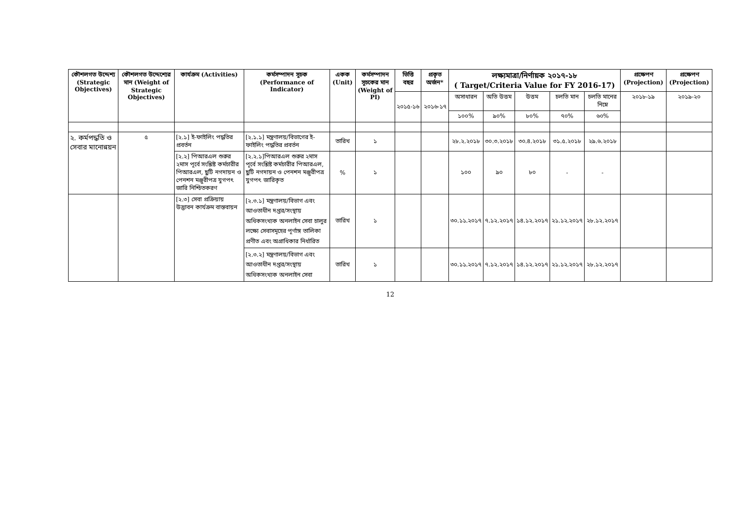| কৌশলগত উদ্দেশ্য (Strategic Objectives) | কৌশলগত উদ্দেশ্যের মান (Weight of Strategic Objectives) | কার্যক্রম (Activities) | কর্মসম্পাদন সূচক (Performance of Indicator) | একক (Unit) | কর্মসম্পাদন সূচকের মান (Weight of PI) | ভিত্তি বছর | প্রকৃত অর্জন* | লক্ষ্যমাত্রা/নির্ণায়ক ২০১৭-১৮ ( Target/Criteria Value for FY 2016-17) | | | | | প্রক্ষেপণ (Projection) | প্রক্ষেপণ (Projection) |
| --- | --- | --- | --- | --- | --- | --- | --- | --- | --- | --- | --- | --- | --- | --- |
| | | | | | | ২০১৫-১৬ | ২০১৬-১৭ | অসাধারন | অতি উত্তম | উত্তম | চলতি মান | চলতি মানের নিম্নে | ২০১৮-১৯ | ২০১৯-২০ |
| | | | | | | | | ১০০% | ৯০% | ৮০% | ৭০% | ৬০% | | |
| ২. কর্মপদ্ধতি ও সেবার মানোন্নয়ন | ৫ | [২.১] ই-ফাইলিং পদ্ধতির প্রবর্তন | [২.১.১] মন্ত্রণালয়/বিভাগের ই-ফাইলিং পদ্ধতির প্রবর্তন | তারিখ | ১ | | | ২৮.২.২০১৮ | ৩০.৩.২০১৮ | ৩০.৪.২০১৮ | ৩১.৫.২০১৮ | ২৯.৬.২০১৮ | | |
| | | [২.২] পিআরএল শুরুর ২মাস পূর্বে সংশ্লিষ্ট কর্মচারীর পিআরএল, ছুটি নগদায়ন ও পেনশন মঞ্জুরীপত্র যুগপৎ জারি নিশ্চিতকরণ | [২.২.১]পিআরএল শুরুর ২মাস পূর্বে সংশ্লিষ্ট কর্মচারীর পিআরএল, ছুটি নগদায়ন ও পেনশন মঞ্জুরীপত্র যুগপৎ জারিকৃত | % | ১ | | | ১০০ | ৯০ | ৮০ | - | - | | |
| | | [২.৩] সেবা প্রক্রিয়ায় উদ্ভাবন কার্যক্রম বাস্তবায়ন | [২.৩.১] মন্ত্রণালয়/বিভাগ এবং আওতাধীন দপ্তর/সংস্থায় অধিকসংখ্যক অনলাইন সেবা চালুর লক্ষ্যে সেবাসমূহের পূর্ণাঙ্গ তালিকা প্রণীত এবং অগ্রাধিকার নির্ধারিত | তারিখ | ১ | | | ৩০.১১.২০১৭ | ৭.১২.২০১৭ | ১৪.১২.২০১৭ | ২১.১২.২০১৭ | ২৮.১২.২০১৭ | | |
| | | | [২.৩.২] মন্ত্রণালয়/বিভাগ এবং আওতাধীন দপ্তর/সংস্থায় অধিকসংখ্যক অনলাইন সেবা | তারিখ | ১ | | | ৩০.১১.২০১৭ | ৭.১২.২০১৭ | ১৪.১২.২০১৭ | ২১.১২.২০১৭ | ২৮.১২.২০১৭ | | |
12